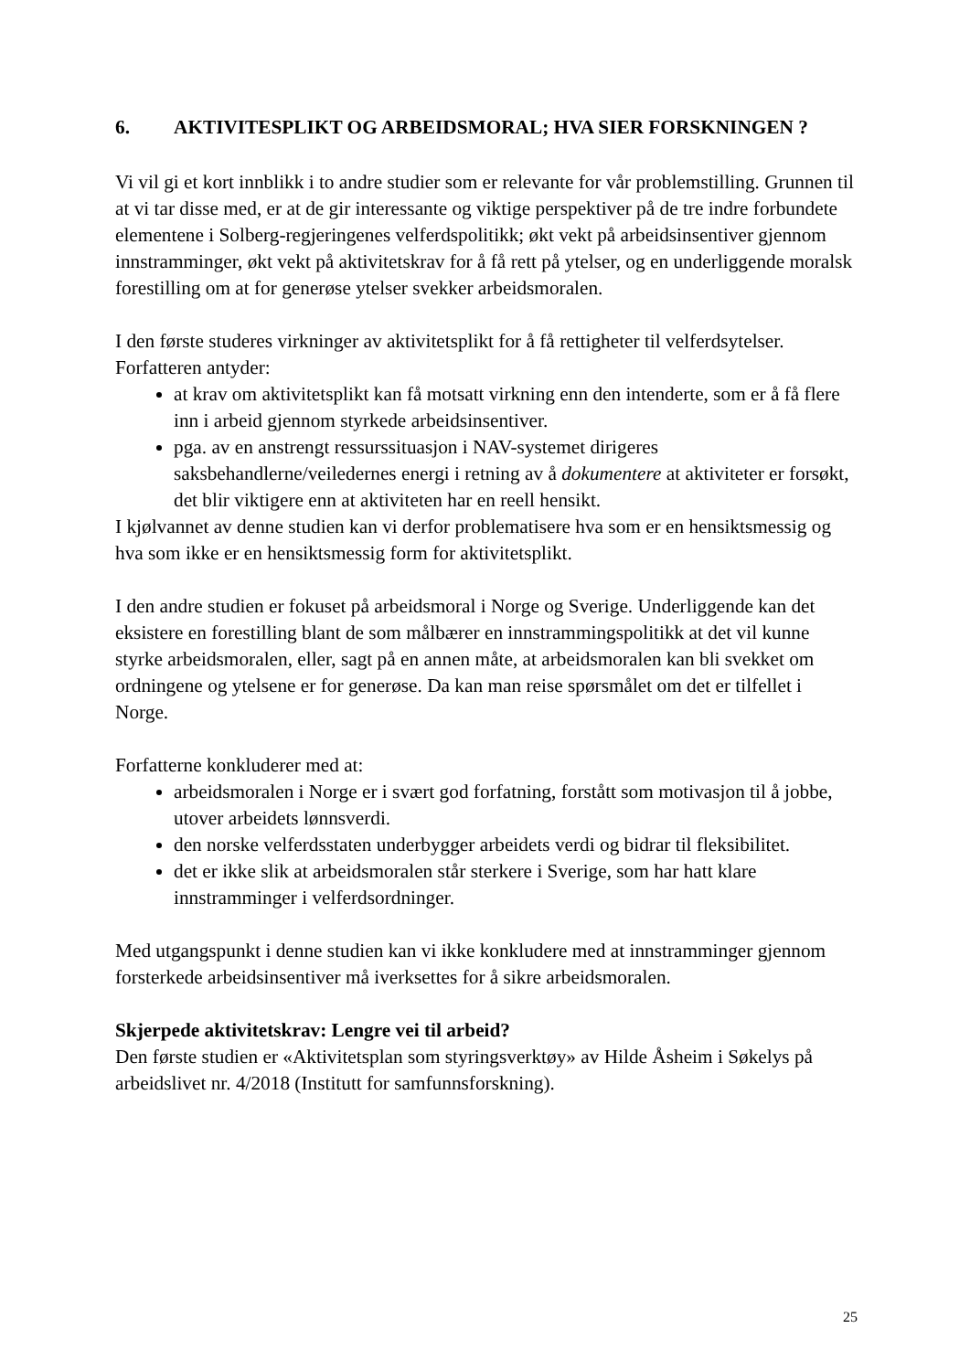6. AKTIVITESPLIKT OG ARBEIDSMORAL; HVA SIER FORSKNINGEN ?
Vi vil gi et kort innblikk i to andre studier som er relevante for vår problemstilling. Grunnen til at vi tar disse med, er at de gir interessante og viktige perspektiver på de tre indre forbundete elementene i Solberg-regjeringenes velferdspolitikk; økt vekt på arbeidsinsentiver gjennom innstramminger, økt vekt på aktivitetskrav for å få rett på ytelser, og en underliggende moralsk forestilling om at for generøse ytelser svekker arbeidsmoralen.
I den første studeres virkninger av aktivitetsplikt for å få rettigheter til velferdsytelser. Forfatteren antyder:
at krav om aktivitetsplikt kan få motsatt virkning enn den intenderte, som er å få flere inn i arbeid gjennom styrkede arbeidsinsentiver.
pga. av en anstrengt ressurssituasjon i NAV-systemet dirigeres saksbehandlerne/veiledernes energi i retning av å dokumentere at aktiviteter er forsøkt, det blir viktigere enn at aktiviteten har en reell hensikt.
I kjølvannet av denne studien kan vi derfor problematisere hva som er en hensiktsmessig og hva som ikke er en hensiktsmessig form for aktivitetsplikt.
I den andre studien er fokuset på arbeidsmoral i Norge og Sverige. Underliggende kan det eksistere en forestilling blant de som målbærer en innstrammingspolitikk at det vil kunne styrke arbeidsmoralen, eller, sagt på en annen måte, at arbeidsmoralen kan bli svekket om ordningene og ytelsene er for generøse. Da kan man reise spørsmålet om det er tilfellet i Norge.
Forfatterne konkluderer med at:
arbeidsmoralen i Norge er i svært god forfatning, forstått som motivasjon til å jobbe, utover arbeidets lønnsverdi.
den norske velferdsstaten underbygger arbeidets verdi og bidrar til fleksibilitet.
det er ikke slik at arbeidsmoralen står sterkere i Sverige, som har hatt klare innstramminger i velferdsordninger.
Med utgangspunkt i denne studien kan vi ikke konkludere med at innstramminger gjennom forsterkede arbeidsinsentiver må iverksettes for å sikre arbeidsmoralen.
Skjerpede aktivitetskrav: Lengre vei til arbeid?
Den første studien er «Aktivitetsplan som styringsverktøy» av Hilde Åsheim i Søkelys på arbeidslivet nr. 4/2018 (Institutt for samfunnsforskning).
25